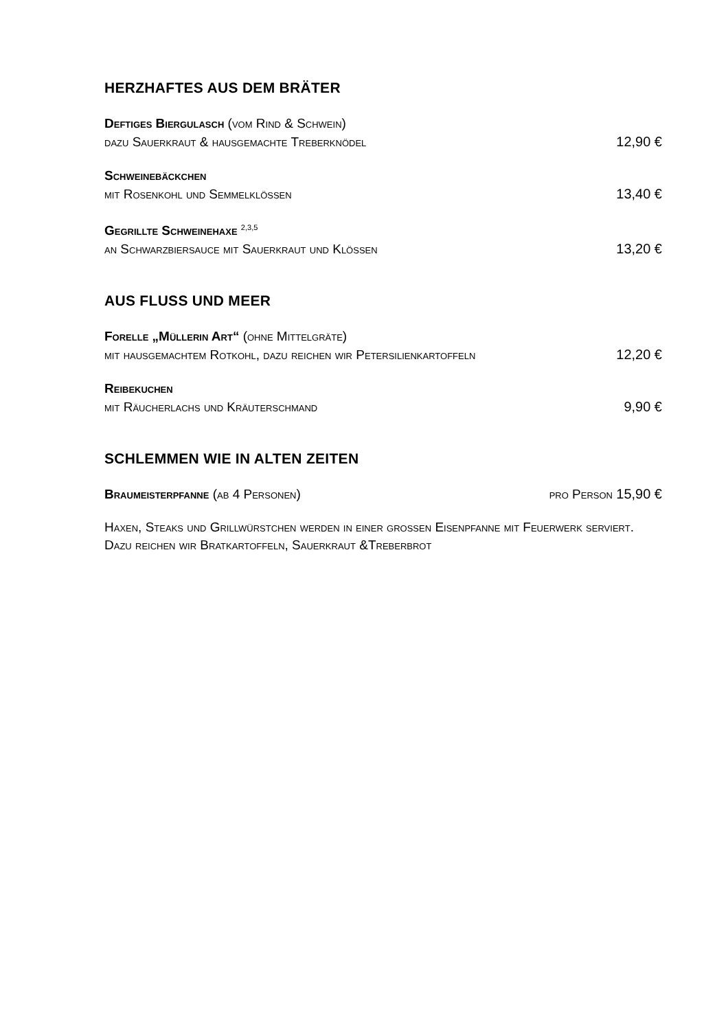HERZHAFTES AUS DEM BRÄTER
Deftiges Biergulasch (vom Rind & Schwein)
dazu Sauerkraut & hausgemachte Treberknödel 12,90 €
Schweinebäckchen
mit Rosenkohl und Semmelklößen 13,40 €
Gegrillte Schweinehaxe <sup>2,3,5</sup>
an Schwarzbiersauce mit Sauerkraut und Klößen 13,20 €
AUS FLUSS UND MEER
Forelle „Müllerin Art“ (ohne Mittelgräte)
mit hausgemachtem Rotkohl, dazu reichen wir Petersilienkartoffeln 12,20 €
Reibekuchen
mit Räucherlachs und Kräuterschmand 9,90 €
SCHLEMMEN WIE IN ALTEN ZEITEN
Braumeisterpfanne (ab 4 Personen) pro Person 15,90 €
Haxen, Steaks und Grillwürstchen werden in einer großen Eisenpfanne mit Feuerwerk serviert. Dazu reichen wir Bratkartoffeln, Sauerkraut &Treberbrot